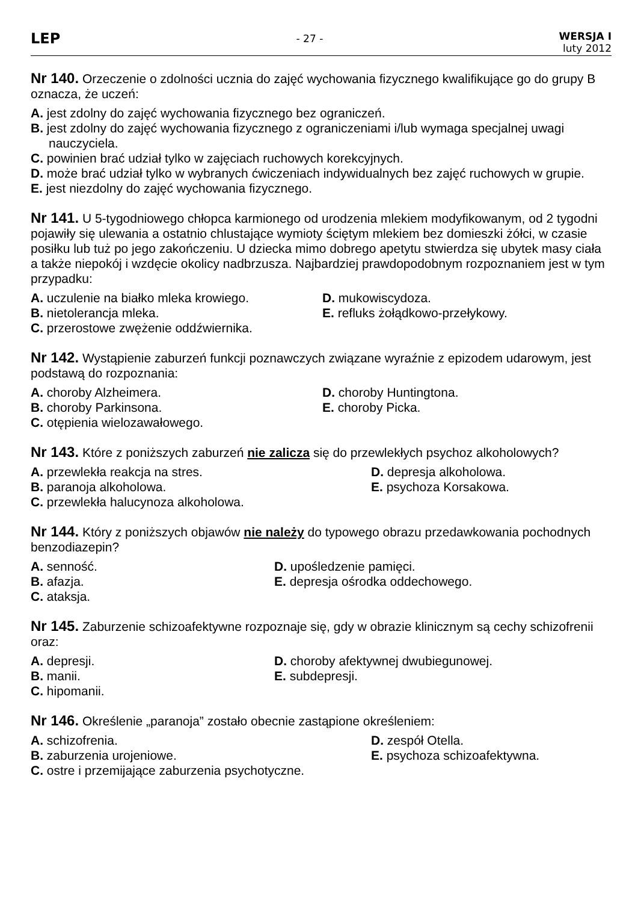LEP
- 27 -
WERSJA I
luty 2012
Nr 140. Orzeczenie o zdolności ucznia do zajęć wychowania fizycznego kwalifikujące go do grupy B oznacza, że uczeń:
A. jest zdolny do zajęć wychowania fizycznego bez ograniczeń.
B. jest zdolny do zajęć wychowania fizycznego z ograniczeniami i/lub wymaga specjalnej uwagi nauczyciela.
C. powinien brać udział tylko w zajęciach ruchowych korekcyjnych.
D. może brać udział tylko w wybranych ćwiczeniach indywidualnych bez zajęć ruchowych w grupie.
E. jest niezdolny do zajęć wychowania fizycznego.
Nr 141. U 5-tygodniowego chłopca karmionego od urodzenia mlekiem modyfikowanym, od 2 tygodni pojawiły się ulewania a ostatnio chlustające wymioty ściętym mlekiem bez domieszki żółci, w czasie posiłku lub tuż po jego zakończeniu. U dziecka mimo dobrego apetytu stwierdza się ubytek masy ciała a także niepokój i wzdęcie okolicy nadbrzusza. Najbardziej prawdopodobnym rozpoznaniem jest w tym przypadku:
A. uczulenie na białko mleka krowiego.
D. mukowiscydoza.
B. nietolerancja mleka.
E. refluks żołądkowo-przełykowy.
C. przerostowe zwężenie oddźwiernika.
Nr 142. Wystąpienie zaburzeń funkcji poznawczych związane wyraźnie z epizodem udarowym, jest podstawą do rozpoznania:
A. choroby Alzheimera.
D. choroby Huntingtona.
B. choroby Parkinsona.
E. choroby Picka.
C. otępienia wielozawałowego.
Nr 143. Które z poniższych zaburzeń nie zalicza się do przewlekłych psychoz alkoholowych?
A. przewlekła reakcja na stres.
D. depresja alkoholowa.
B. paranoja alkoholowa.
E. psychoza Korsakowa.
C. przewlekła halucynoza alkoholowa.
Nr 144. Który z poniższych objawów nie należy do typowego obrazu przedawkowania pochodnych benzodiazepin?
A. senność.
D. upośledzenie pamięci.
B. afazja.
E. depresja ośrodka oddechowego.
C. ataksja.
Nr 145. Zaburzenie schizoafektywne rozpoznaje się, gdy w obrazie klinicznym są cechy schizofrenii oraz:
A. depresji.
D. choroby afektywnej dwubiegunowej.
B. manii.
E. subdepresji.
C. hipomanii.
Nr 146. Określenie „paranoja” zostało obecnie zastąpione określeniem:
A. schizofrenia.
D. zespół Otella.
B. zaburzenia urojeniowe.
E. psychoza schizoafektywna.
C. ostre i przemijające zaburzenia psychotyczne.